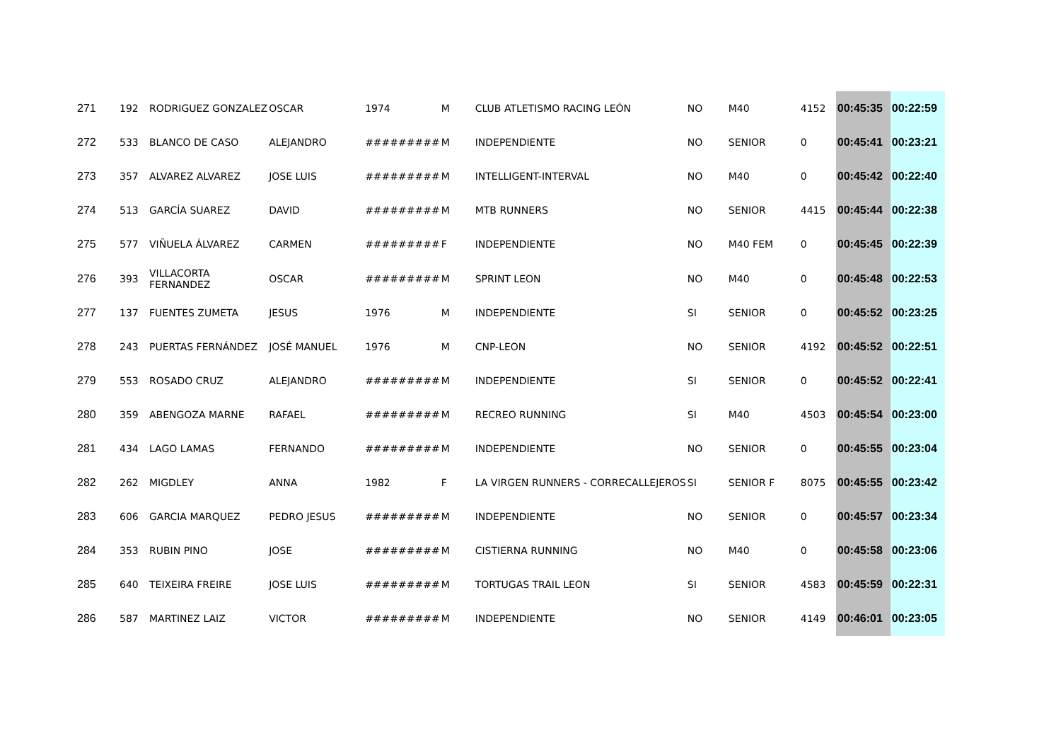| 271 | 192 | RODRIGUEZ GONZALEZ | OSCAR | 1974 | M | CLUB ATLETISMO RACING LEÓN | NO | M40 | 4152 | 00:45:35 | 00:22:59 |
| 272 | 533 | BLANCO DE CASO | ALEJANDRO | ######### | M | INDEPENDIENTE | NO | SENIOR | 0 | 00:45:41 | 00:23:21 |
| 273 | 357 | ALVAREZ ALVAREZ | JOSE LUIS | ######### | M | INTELLIGENT-INTERVAL | NO | M40 | 0 | 00:45:42 | 00:22:40 |
| 274 | 513 | GARCÍA SUAREZ | DAVID | ######### | M | MTB RUNNERS | NO | SENIOR | 4415 | 00:45:44 | 00:22:38 |
| 275 | 577 | VIÑUELA ÁLVAREZ | CARMEN | ######### | F | INDEPENDIENTE | NO | M40 FEM | 0 | 00:45:45 | 00:22:39 |
| 276 | 393 | VILLACORTA FERNANDEZ | OSCAR | ######### | M | SPRINT LEON | NO | M40 | 0 | 00:45:48 | 00:22:53 |
| 277 | 137 | FUENTES ZUMETA | JESUS | 1976 | M | INDEPENDIENTE | SI | SENIOR | 0 | 00:45:52 | 00:23:25 |
| 278 | 243 | PUERTAS FERNÁNDEZ | JOSÉ MANUEL | 1976 | M | CNP-LEON | NO | SENIOR | 4192 | 00:45:52 | 00:22:51 |
| 279 | 553 | ROSADO CRUZ | ALEJANDRO | ######### | M | INDEPENDIENTE | SI | SENIOR | 0 | 00:45:52 | 00:22:41 |
| 280 | 359 | ABENGOZA MARNE | RAFAEL | ######### | M | RECREO RUNNING | SI | M40 | 4503 | 00:45:54 | 00:23:00 |
| 281 | 434 | LAGO LAMAS | FERNANDO | ######### | M | INDEPENDIENTE | NO | SENIOR | 0 | 00:45:55 | 00:23:04 |
| 282 | 262 | MIGDLEY | ANNA | 1982 | F | LA VIRGEN RUNNERS - CORRECALLEJEROS | SI | SENIOR F | 8075 | 00:45:55 | 00:23:42 |
| 283 | 606 | GARCIA MARQUEZ | PEDRO JESUS | ######### | M | INDEPENDIENTE | NO | SENIOR | 0 | 00:45:57 | 00:23:34 |
| 284 | 353 | RUBIN PINO | JOSE | ######### | M | CISTIERNA RUNNING | NO | M40 | 0 | 00:45:58 | 00:23:06 |
| 285 | 640 | TEIXEIRA FREIRE | JOSE LUIS | ######### | M | TORTUGAS TRAIL LEON | SI | SENIOR | 4583 | 00:45:59 | 00:22:31 |
| 286 | 587 | MARTINEZ LAIZ | VICTOR | ######### | M | INDEPENDIENTE | NO | SENIOR | 4149 | 00:46:01 | 00:23:05 |